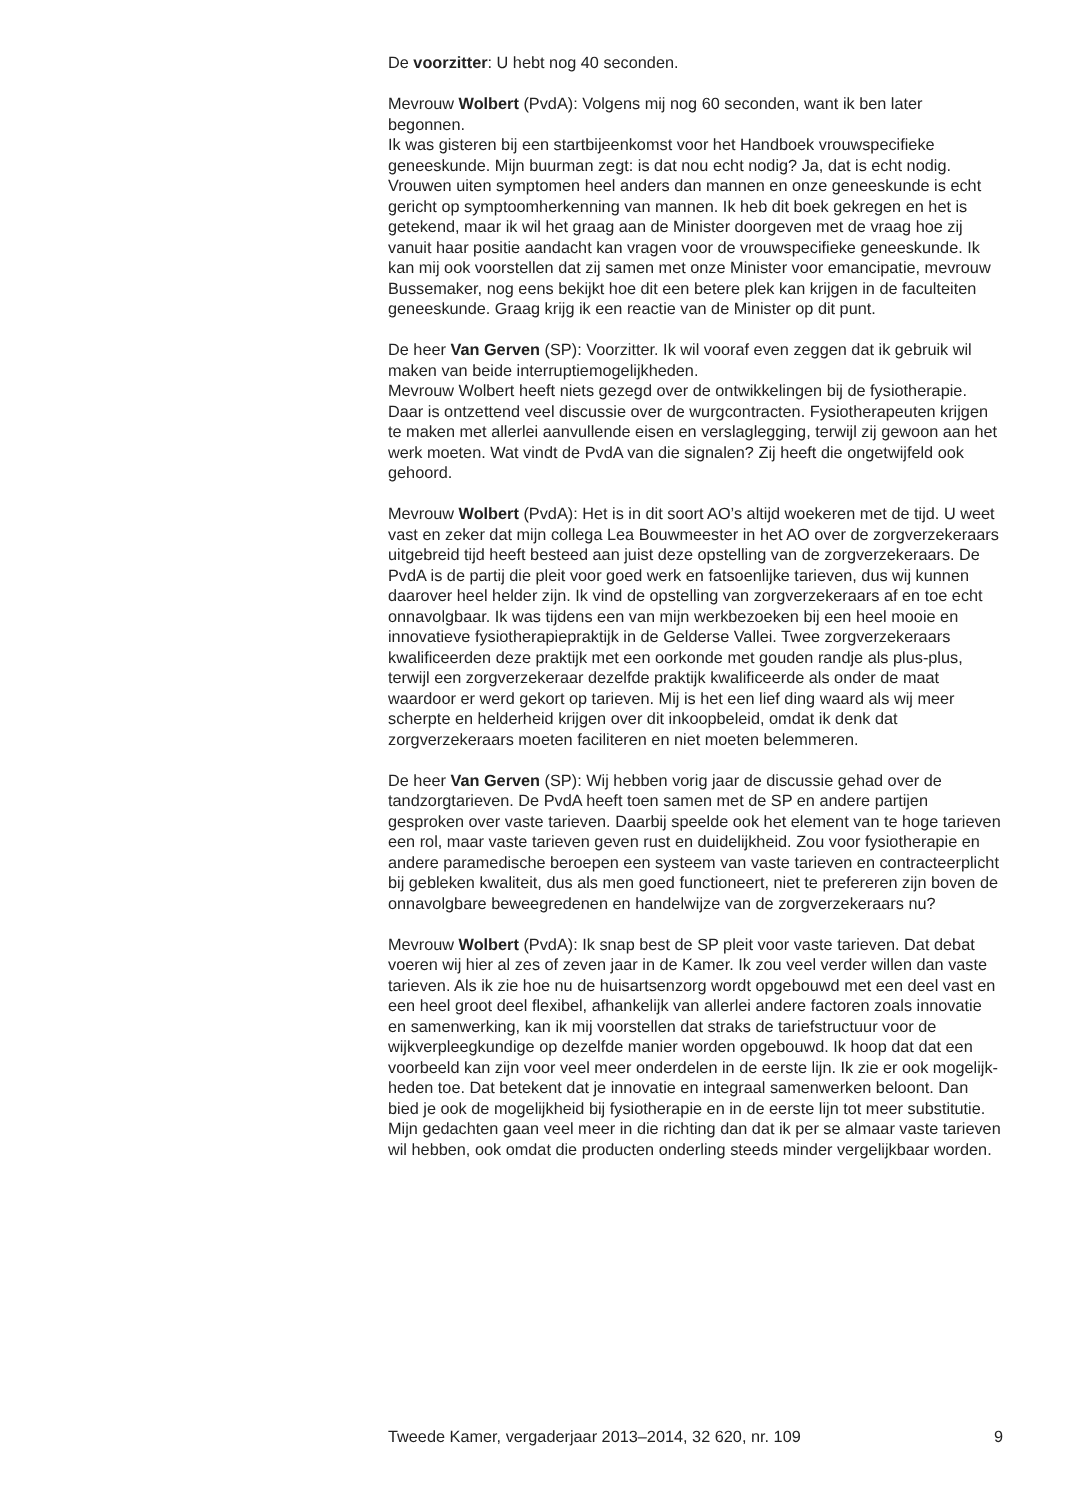De voorzitter: U hebt nog 40 seconden.
Mevrouw Wolbert (PvdA): Volgens mij nog 60 seconden, want ik ben later begonnen.
Ik was gisteren bij een startbijeenkomst voor het Handboek vrouwspeci­fieke geneeskunde. Mijn buurman zegt: is dat nou echt nodig? Ja, dat is echt nodig. Vrouwen uiten symptomen heel anders dan mannen en onze geneeskunde is echt gericht op symptoomherkenning van mannen. Ik heb dit boek gekregen en het is getekend, maar ik wil het graag aan de Minister doorgeven met de vraag hoe zij vanuit haar positie aandacht kan vragen voor de vrouwspecifieke geneeskunde. Ik kan mij ook voorstellen dat zij samen met onze Minister voor emancipatie, mevrouw Bussemaker, nog eens bekijkt hoe dit een betere plek kan krijgen in de faculteiten geneeskunde. Graag krijg ik een reactie van de Minister op dit punt.
De heer Van Gerven (SP): Voorzitter. Ik wil vooraf even zeggen dat ik gebruik wil maken van beide interruptiemogelijkheden.
Mevrouw Wolbert heeft niets gezegd over de ontwikkelingen bij de fysiotherapie. Daar is ontzettend veel discussie over de wurgcontracten. Fysiotherapeuten krijgen te maken met allerlei aanvullende eisen en verslaglegging, terwijl zij gewoon aan het werk moeten. Wat vindt de PvdA van die signalen? Zij heeft die ongetwijfeld ook gehoord.
Mevrouw Wolbert (PvdA): Het is in dit soort AO’s altijd woekeren met de tijd. U weet vast en zeker dat mijn collega Lea Bouwmeester in het AO over de zorgverzekeraars uitgebreid tijd heeft besteed aan juist deze opstelling van de zorgverzekeraars. De PvdA is de partij die pleit voor goed werk en fatsoenlijke tarieven, dus wij kunnen daarover heel helder zijn. Ik vind de opstelling van zorgverzekeraars af en toe echt onnavolgbaar. Ik was tijdens een van mijn werkbezoeken bij een heel mooie en innovatieve fysiotherapiepraktijk in de Gelderse Vallei. Twee zorgverzekeraars kwalificeerden deze praktijk met een oorkonde met gouden randje als plus-plus, terwijl een zorgverzekeraar dezelfde praktijk kwalificeerde als onder de maat waardoor er werd gekort op tarieven. Mij is het een lief ding waard als wij meer scherpte en helderheid krijgen over dit inkoopbeleid, omdat ik denk dat zorgverzekeraars moeten faciliteren en niet moeten belemmeren.
De heer Van Gerven (SP): Wij hebben vorig jaar de discussie gehad over de tandzorgtarieven. De PvdA heeft toen samen met de SP en andere partijen gesproken over vaste tarieven. Daarbij speelde ook het element van te hoge tarieven een rol, maar vaste tarieven geven rust en duide­lijkheid. Zou voor fysiotherapie en andere paramedische beroepen een systeem van vaste tarieven en contracteerplicht bij gebleken kwaliteit, dus als men goed functioneert, niet te prefereren zijn boven de onnavolgbare beweegredenen en handelwijze van de zorgverzekeraars nu?
Mevrouw Wolbert (PvdA): Ik snap best de SP pleit voor vaste tarieven. Dat debat voeren wij hier al zes of zeven jaar in de Kamer. Ik zou veel verder willen dan vaste tarieven. Als ik zie hoe nu de huisartsenzorg wordt opgebouwd met een deel vast en een heel groot deel flexibel, afhankelijk van allerlei andere factoren zoals innovatie en samenwerking, kan ik mij voorstellen dat straks de tariefstructuur voor de wijkverpleegkundige op dezelfde manier worden opgebouwd. Ik hoop dat dat een voorbeeld kan zijn voor veel meer onderdelen in de eerste lijn. Ik zie er ook mogelijk­heden toe. Dat betekent dat je innovatie en integraal samenwerken beloont. Dan bied je ook de mogelijkheid bij fysiotherapie en in de eerste lijn tot meer substitutie. Mijn gedachten gaan veel meer in die richting dan dat ik per se almaar vaste tarieven wil hebben, ook omdat die producten onderling steeds minder vergelijkbaar worden.
Tweede Kamer, vergaderjaar 2013–2014, 32 620, nr. 109 9